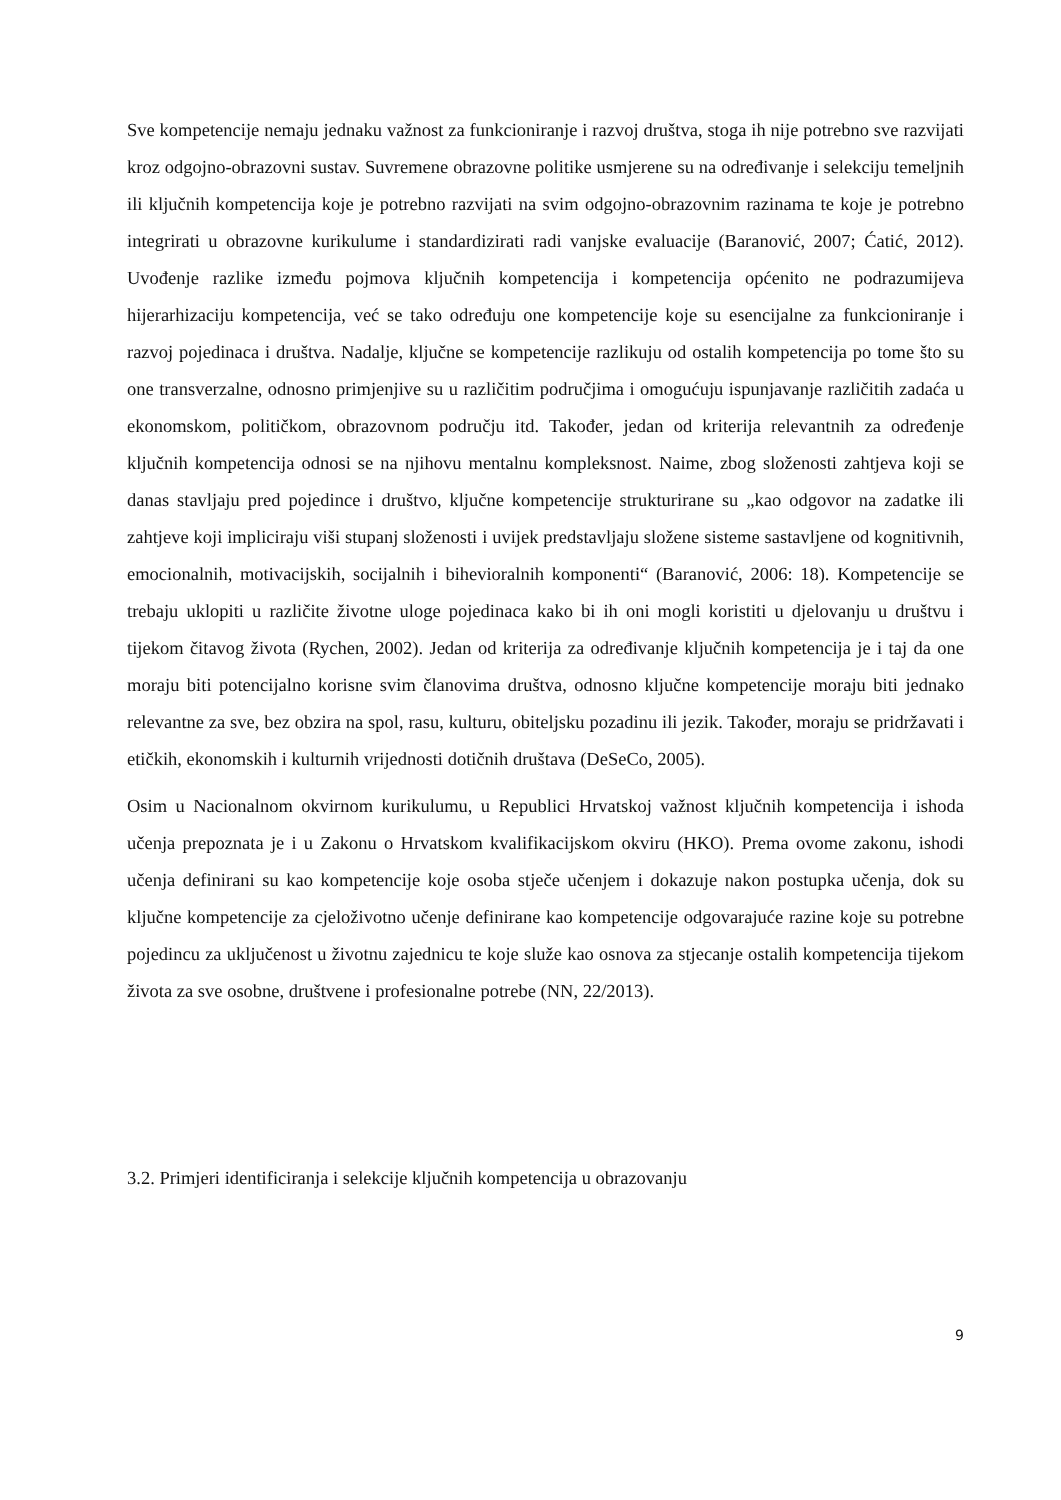Sve kompetencije nemaju jednaku važnost za funkcioniranje i razvoj društva, stoga ih nije potrebno sve razvijati kroz odgojno-obrazovni sustav. Suvremene obrazovne politike usmjerene su na određivanje i selekciju temeljnih ili ključnih kompetencija koje je potrebno razvijati na svim odgojno-obrazovnim razinama te koje je potrebno integrirati u obrazovne kurikulume i standardizirati radi vanjske evaluacije (Baranović, 2007; Ćatić, 2012). Uvođenje razlike između pojmova ključnih kompetencija i kompetencija općenito ne podrazumijeva hijerarhizaciju kompetencija, već se tako određuju one kompetencije koje su esencijalne za funkcioniranje i razvoj pojedinaca i društva. Nadalje, ključne se kompetencije razlikuju od ostalih kompetencija po tome što su one transverzalne, odnosno primjenjive su u različitim područjima i omogućuju ispunjavanje različitih zadaća u ekonomskom, političkom, obrazovnom području itd. Također, jedan od kriterija relevantnih za određenje ključnih kompetencija odnosi se na njihovu mentalnu kompleksnost. Naime, zbog složenosti zahtjeva koji se danas stavljaju pred pojedince i društvo, ključne kompetencije strukturirane su „kao odgovor na zadatke ili zahtjeve koji impliciraju viši stupanj složenosti i uvijek predstavljaju složene sisteme sastavljene od kognitivnih, emocionalnih, motivacijskih, socijalnih i bihevioralnih komponenti“ (Baranović, 2006: 18). Kompetencije se trebaju uklopiti u različite životne uloge pojedinaca kako bi ih oni mogli koristiti u djelovanju u društvu i tijekom čitavog života (Rychen, 2002). Jedan od kriterija za određivanje ključnih kompetencija je i taj da one moraju biti potencijalno korisne svim članovima društva, odnosno ključne kompetencije moraju biti jednako relevantne za sve, bez obzira na spol, rasu, kulturu, obiteljsku pozadinu ili jezik. Također, moraju se pridržavati i etičkih, ekonomskih i kulturnih vrijednosti dotičnih društava (DeSeCo, 2005).
Osim u Nacionalnom okvirnom kurikulumu, u Republici Hrvatskoj važnost ključnih kompetencija i ishoda učenja prepoznata je i u Zakonu o Hrvatskom kvalifikacijskom okviru (HKO). Prema ovome zakonu, ishodi učenja definirani su kao kompetencije koje osoba stječe učenjem i dokazuje nakon postupka učenja, dok su ključne kompetencije za cjeloživotno učenje definirane kao kompetencije odgovarajuće razine koje su potrebne pojedincu za uključenost u životnu zajednicu te koje služe kao osnova za stjecanje ostalih kompetencija tijekom života za sve osobne, društvene i profesionalne potrebe (NN, 22/2013).
3.2. Primjeri identificiranja i selekcije ključnih kompetencija u obrazovanju
9